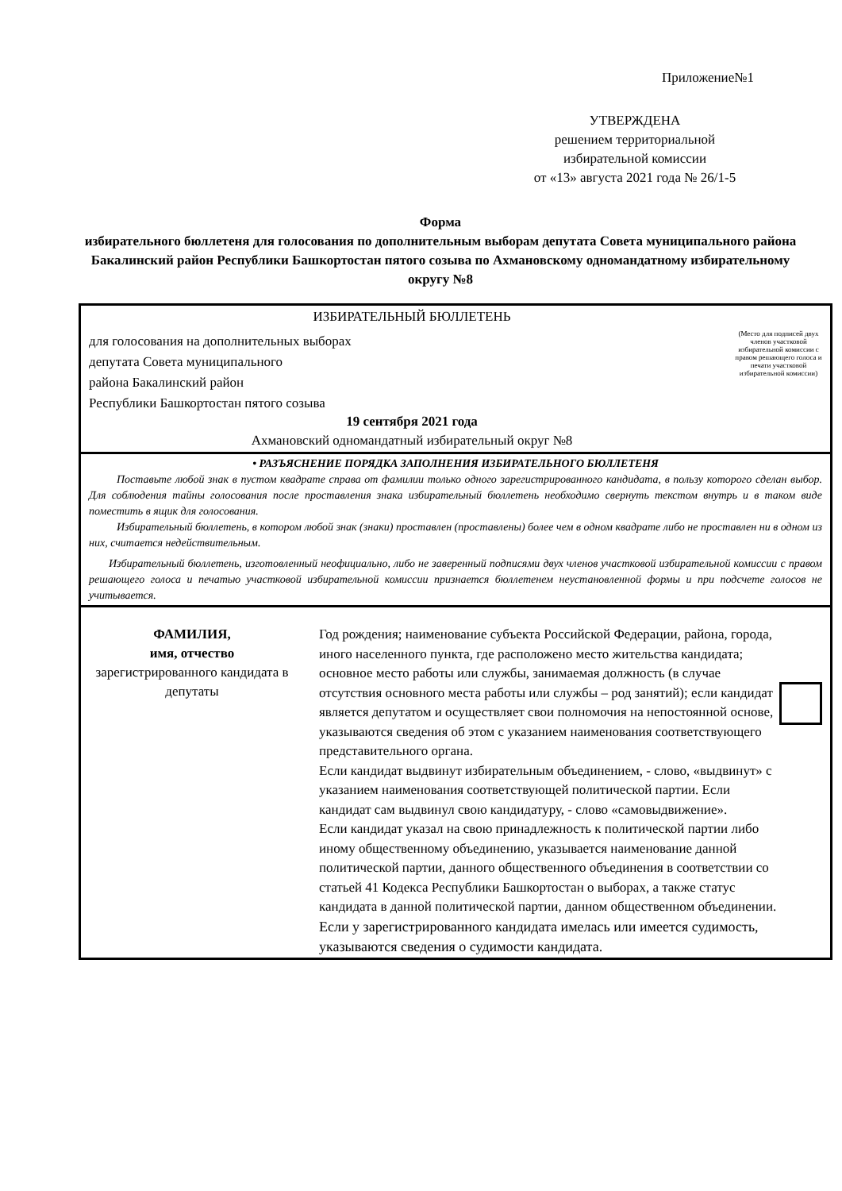Приложение№1
УТВЕРЖДЕНА
решением территориальной
избирательной комиссии
от «13» августа 2021 года № 26/1-5
Форма
избирательного бюллетеня для голосования по дополнительным выборам депутата Совета муниципального района Бакалинский район Республики Башкортостан пятого созыва по Ахмановскому одномандатному избирательному округу №8
| ИЗБИРАТЕЛЬНЫЙ БЮЛЛЕТЕНЬ для голосования на дополнительных выборах депутата Совета муниципального района Бакалинский район Республики Башкортостан пятого созыва 19 сентября 2021 года Ахмановский одномандатный избирательный округ №8 (Место для подписей двух членов участковой избирательной комиссии с правом решающего голоса и печати участковой избирательной комиссии) |
| • РАЗЪЯСНЕНИЕ ПОРЯДКА ЗАПОЛНЕНИЯ ИЗБИРАТЕЛЬНОГО БЮЛЛЕТЕНЯ Поставьте любой знак в пустом квадрате справа от фамилии только одного зарегистрированного кандидата, в пользу которого сделан выбор. Для соблюдения тайны голосования после проставления знака избирательный бюллетень необходимо свернуть текстом внутрь и в таком виде поместить в ящик для голосования. Избирательный бюллетень, в котором любой знак (знаки) проставлен (проставлены) более чем в одном квадрате либо не проставлен ни в одном из них, считается недействительным. Избирательный бюллетень, изготовленный неофициально, либо не заверенный подписями двух членов участковой избирательной комиссии с правом решающего голоса и печатью участковой избирательной комиссии признается бюллетенем неустановленной формы и при подсчете голосов не учитывается. |
| ФАМИЛИЯ, имя, отчество зарегистрированного кандидата в депутаты Год рождения; наименование субъекта Российской Федерации, района, города, иного населенного пункта, где расположено место жительства кандидата; основное место работы или службы, занимаемая должность (в случае отсутствия основного места работы или службы – род занятий); если кандидат является депутатом и осуществляет свои полномочия на непостоянной основе, указываются сведения об этом с указанием наименования соответствующего представительного органа. Если кандидат выдвинут избирательным объединением, - слово, «выдвинут» с указанием наименования соответствующей политической партии. Если кандидат сам выдвинул свою кандидатуру, - слово «самовыдвижение». Если кандидат указал на свою принадлежность к политической партии либо иному общественному объединению, указывается наименование данной политической партии, данного общественного объединения в соответствии со статьей 41 Кодекса Республики Башкортостан о выборах, а также статус кандидата в данной политической партии, данном общественном объединении. Если у зарегистрированного кандидата имелась или имеется судимость, указываются сведения о судимости кандидата. |